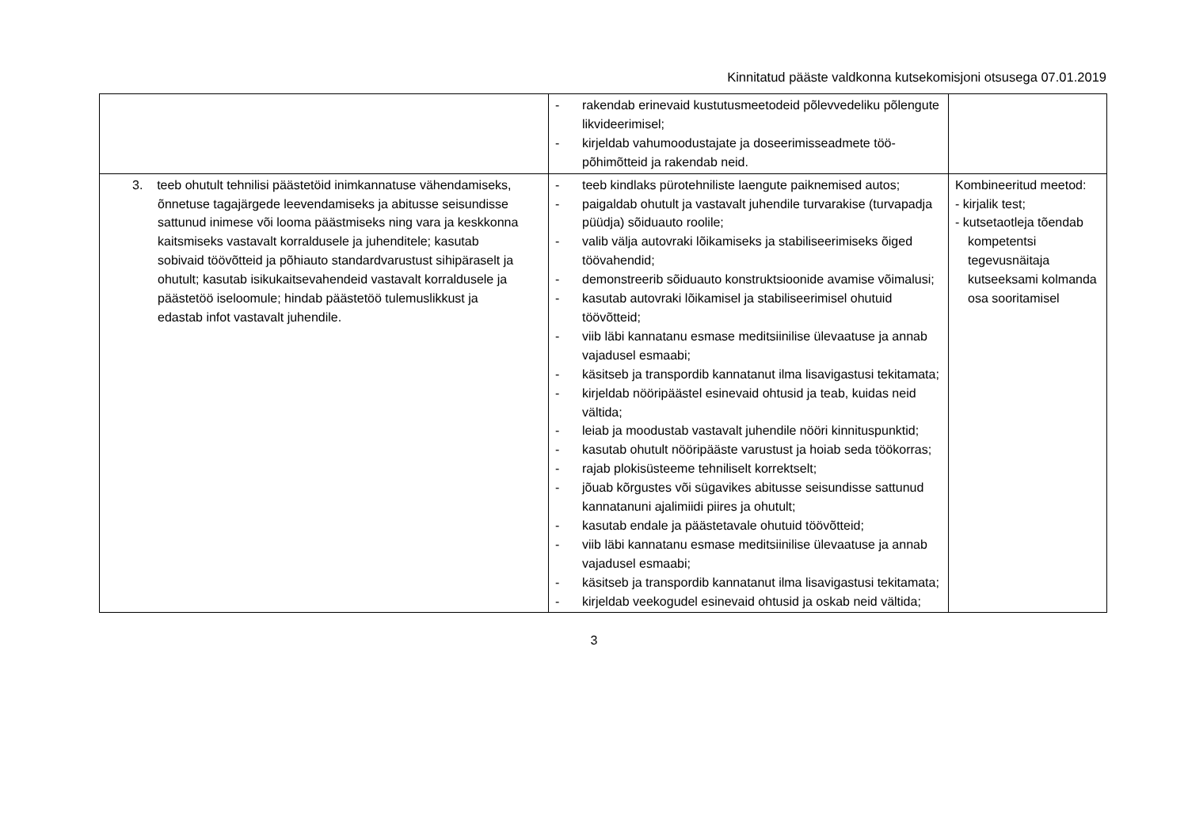Kinnitatud pääste valdkonna kutsekomisjoni otsusega 07.01.2019
| | - rakendab erinevaid kustutusmeetodeid põlevvedeliku põlengute likvideerimisel; - kirjeldab vahumoodustajate ja doseerimisseadmete töö-põhimõtteid ja rakendab neid. | |
| 3. teeb ohutult tehnilisi päästetöid inimkannatuse vähendamiseks, õnnetuse tagajärgede leevendamiseks ja abitusse seisundisse sattunud inimese või looma päästmiseks ning vara ja keskkonna kaitsmiseks vastavalt korraldusele ja juhenditele; kasutab sobivaid töövõtteid ja põhiauto standardvarustust sihipäraselt ja ohutult; kasutab isikukaitsevahendeid vastavalt korraldusele ja päästetöö iseloomule; hindab päästetöö tulemuslikkust ja edastab infot vastavalt juhendile. | - teeb kindlaks pürotehniliste laengute paiknemised autos; - paigaldab ohutult ja vastavalt juhendile turvarakise (turvapadja püüdja) sõiduauto roolile; - valib välja autovraki lõikamiseks ja stabiliseerimiseks õiged töövahendid; - demonstreerib sõiduauto konstruktsioonide avamise võimalusi; - kasutab autovraki lõikamisel ja stabiliseerimisel ohutuid töövõtteid; - viib läbi kannatanu esmase meditsiinilise ülevaatuse ja annab vajadusel esmaabi; - käsitseb ja transpordib kannatanut ilma lisavigastusi tekitamata; - kirjeldab nööripäästel esinevaid ohtusid ja teab, kuidas neid vältida; - leiab ja moodustab vastavalt juhendile nööri kinnituspunktid; - kasutab ohutult nööripääste varustust ja hoiab seda töökorras; - rajab plokisüsteeme tehniliselt korrektselt; - jõuab kõrgustes või sügavikes abitusse seisundisse sattunud kannatanuni ajalimiidi piires ja ohutult; - kasutab endale ja päästetavale ohutuid töövõtteid; - viib läbi kannatanu esmase meditsiinilise ülevaatuse ja annab vajadusel esmaabi; - käsitseb ja transpordib kannatanut ilma lisavigastusi tekitamata; - kirjeldab veekogudel esinevaid ohtusid ja oskab neid vältida; | Kombineeritud meetod: - kirjalik test; - kutsetaotleja tõendab kompetentsi tegevusnäitaja kutseeksami kolmanda osa sooritamisel |
3